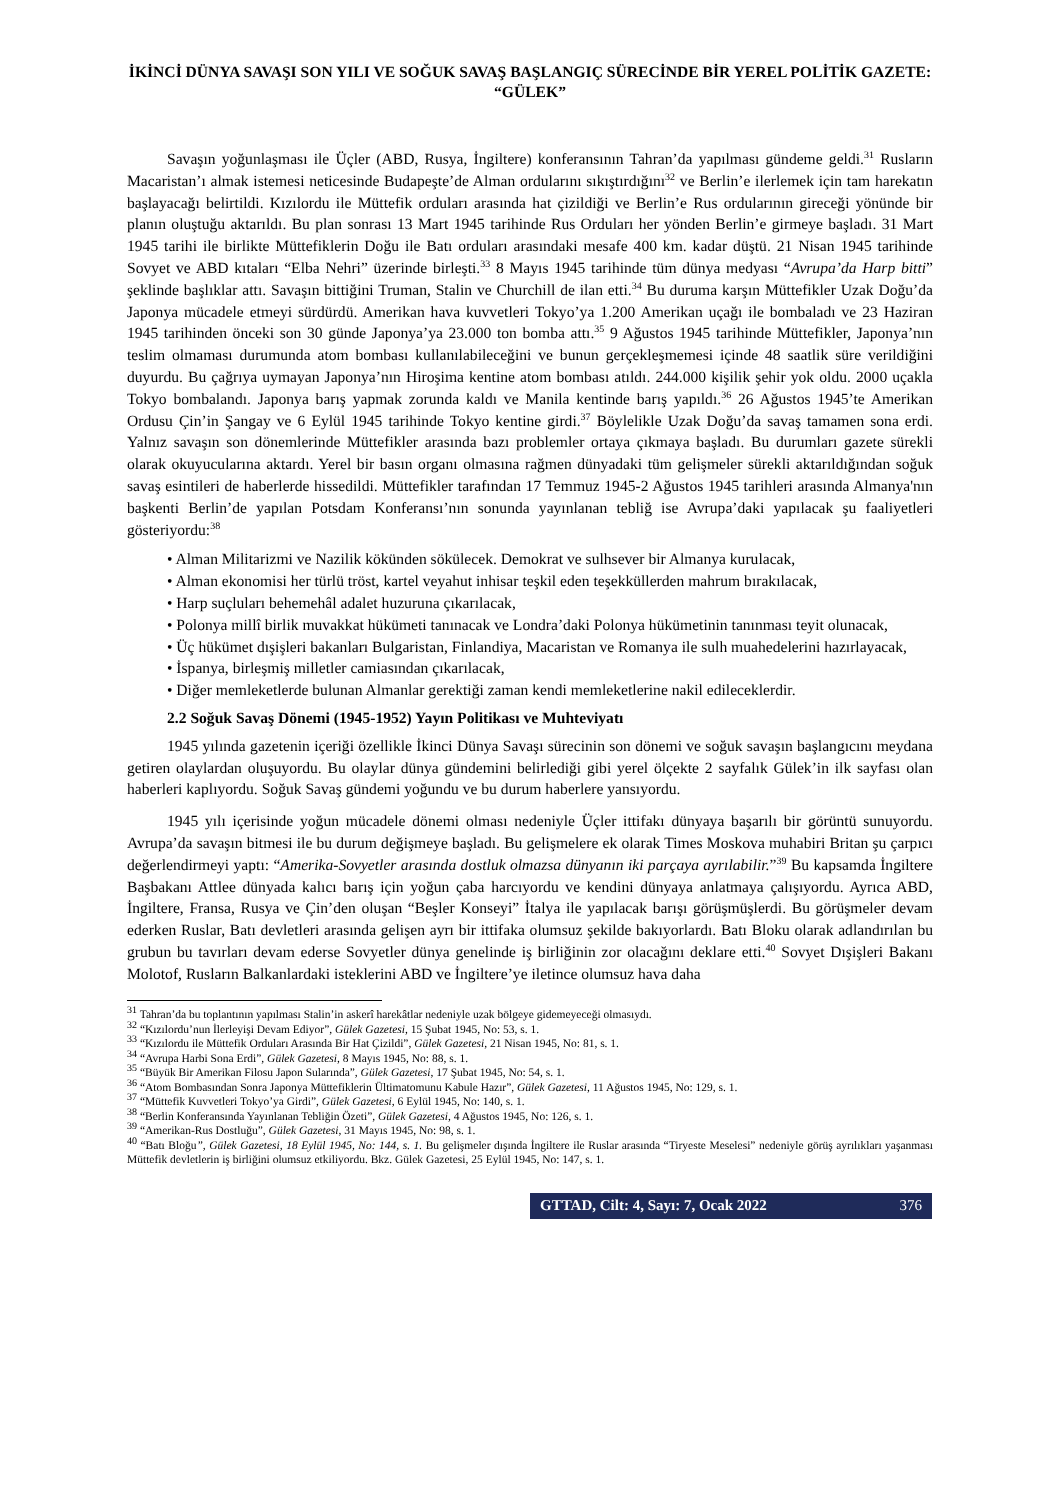İKİNCİ DÜNYA SAVAŞI SON YILI VE SOĞUK SAVAŞ BAŞLANGIÇ SÜRECİNDE BİR YEREL POLİTİK GAZETE: “GÜLEK”
Savaşın yoğunlaşması ile Üçler (ABD, Rusya, İngiltere) konferansının Tahran’da yapılması gündeme geldi.<sup>31</sup> Rusların Macaristan’ı almak istemesi neticesinde Budapeşte’de Alman ordularını sıkıştırdığını<sup>32</sup> ve Berlin’e ilerlemek için tam harekatın başlayacağı belirtildi. Kızılordu ile Müttefik orduları arasında hat çizildiği ve Berlin’e Rus ordularının gireceği yönünde bir planın oluştuğu aktarıldı. Bu plan sonrası 13 Mart 1945 tarihinde Rus Orduları her yönden Berlin’e girmeye başladı. 31 Mart 1945 tarihi ile birlikte Müttefiklerin Doğu ile Batı orduları arasındaki mesafe 400 km. kadar düştü. 21 Nisan 1945 tarihinde Sovyet ve ABD kıtaları “Elba Nehri” üzerinde birleşti.<sup>33</sup> 8 Mayıs 1945 tarihinde tüm dünya medyası “Avrupa’da Harp bitti” şeklinde başlıklar attı. Savaşın bittiğini Truman, Stalin ve Churchill de ilan etti.<sup>34</sup> Bu duruma karşın Müttefikler Uzak Doğu’da Japonya mücadele etmeyi sürdürdü. Amerikan hava kuvvetleri Tokyo’ya 1.200 Amerikan uçağı ile bombaladı ve 23 Haziran 1945 tarihinden önceki son 30 günde Japonya’ya 23.000 ton bomba attı.<sup>35</sup> 9 Ağustos 1945 tarihinde Müttefikler, Japonya’nın teslim olmaması durumunda atom bombası kullanılabileceğini ve bunun gerçekleşmemesi içinde 48 saatlik süre verildiğini duyurdu. Bu çağrıya uymayan Japonya’nın Hiroşima kentine atom bombası atıldı. 244.000 kişilik şehir yok oldu. 2000 uçakla Tokyo bombalandı. Japonya barış yapmak zorunda kaldı ve Manila kentinde barış yapıldı.<sup>36</sup> 26 Ağustos 1945’te Amerikan Ordusu Çin’in Şangay ve 6 Eylül 1945 tarihinde Tokyo kentine girdi.<sup>37</sup> Böylelikle Uzak Doğu’da savaş tamamen sona erdi. Yalnız savaşın son dönemlerinde Müttefikler arasında bazı problemler ortaya çıkmaya başladı. Bu durumları gazete sürekli olarak okuyucularına aktardı. Yerel bir basın organı olmasına rağmen dünyadaki tüm gelişmeler sürekli aktarıldığından soğuk savaş esintileri de haberlerde hissedildi. Müttefikler tarafından 17 Temmuz 1945-2 Ağustos 1945 tarihleri arasında Almanya'nın başkenti Berlin’de yapılan Potsdam Konferansı’nın sonunda yayınlanan tebliğ ise Avrupa’daki yapılacak şu faaliyetleri gösteriyordu:<sup>38</sup>
• Alman Militarizmi ve Nazilik kökünden sökülecek. Demokrat ve sulhsever bir Almanya kurulacak,
• Alman ekonomisi her türlü tröst, kartel veyahut inhisar teşkil eden teşekküllerden mahrum bırakılacak,
• Harp suçluları behemehâl adalet huzuruna çıkarılacak,
• Polonya millî birlik muvakkat hükümeti tanınacak ve Londra’daki Polonya hükümetinin tanınması teyit olunacak,
• Üç hükümet dışişleri bakanları Bulgaristan, Finlandiya, Macaristan ve Romanya ile sulh muahedelerini hazırlayacak,
• İspanya, birleşmiş milletler camiasından çıkarılacak,
• Diğer memleketlerde bulunan Almanlar gerektiği zaman kendi memleketlerine nakil edileceklerdir.
2.2 Soğuk Savaş Dönemi (1945-1952) Yayın Politikası ve Muhteviyatı
1945 yılında gazetenin içeriği özellikle İkinci Dünya Savaşı sürecinin son dönemi ve soğuk savaşın başlangıcını meydana getiren olaylardan oluşuyordu. Bu olaylar dünya gündemini belirlediği gibi yerel ölçekte 2 sayfalık Gülek’in ilk sayfası olan haberleri kaplıyordu. Soğuk Savaş gündemi yoğundu ve bu durum haberlere yansıyordu.
1945 yılı içerisinde yoğun mücadele dönemi olması nedeniyle Üçler ittifakı dünyaya başarılı bir görüntü sunuyordu. Avrupa’da savaşın bitmesi ile bu durum değişmeye başladı. Bu gelişmelere ek olarak Times Moskova muhabiri Britan şu çarpıcı değerlendirmeyi yaptı: “Amerika-Sovyetler arasında dostluk olmazsa dünyanın iki parçaya ayrılabilir.”<sup>39</sup> Bu kapsamda İngiltere Başbakanı Attlee dünyada kalıcı barış için yoğun çaba harcıyordu ve kendini dünyaya anlatmaya çalışıyordu. Ayrıca ABD, İngiltere, Fransa, Rusya ve Çin’den oluşan “Beşler Konseyi” İtalya ile yapılacak barışı görüşmüşlerdi. Bu görüşmeler devam ederken Ruslar, Batı devletleri arasında gelişen ayrı bir ittifaka olumsuz şekilde bakıyorlardı. Batı Bloku olarak adlandırılan bu grubun bu tavırları devam ederse Sovyetler dünya genelinde iş birliğinin zor olacağını deklare etti.<sup>40</sup> Sovyet Dışişleri Bakanı Molotof, Rusların Balkanlardaki isteklerini ABD ve İngiltere’ye iletince olumsuz hava daha
<sup>31</sup> Tahran’da bu toplantının yapılması Stalin’in askerî harekâtlar nedeniyle uzak bölgeye gidemeyeceği olmasıydı.
<sup>32</sup> “Kızılordu’nun İlerleyişi Devam Ediyor”, Gülek Gazetesi, 15 Şubat 1945, No: 53, s. 1.
<sup>33</sup> “Kızılordu ile Müttefik Orduları Arasında Bir Hat Çizildi”, Gülek Gazetesi, 21 Nisan 1945, No: 81, s. 1.
<sup>34</sup> “Avrupa Harbi Sona Erdi”, Gülek Gazetesi, 8 Mayıs 1945, No: 88, s. 1.
<sup>35</sup> “Büyük Bir Amerikan Filosu Japon Sularında”, Gülek Gazetesi, 17 Şubat 1945, No: 54, s. 1.
<sup>36</sup> “Atom Bombasından Sonra Japonya Müttefiklerin Ültimatomunu Kabule Hazır”, Gülek Gazetesi, 11 Ağustos 1945, No: 129, s. 1.
<sup>37</sup> “Müttefik Kuvvetleri Tokyo’ya Girdi”, Gülek Gazetesi, 6 Eylül 1945, No: 140, s. 1.
<sup>38</sup> “Berlin Konferansında Yayınlanan Tebliğin Özeti”, Gülek Gazetesi, 4 Ağustos 1945, No: 126, s. 1.
<sup>39</sup> “Amerikan-Rus Dostluğu”, Gülek Gazetesi, 31 Mayıs 1945, No: 98, s. 1.
<sup>40</sup> “Batı Bloğu”, Gülek Gazetesi, 18 Eylül 1945, No: 144, s. 1. Bu gelişmeler dışında İngiltere ile Ruslar arasında “Tiryeste Meselesi” nedeniyle görüş ayrılıkları yaşanması Müttefik devletlerin iş birliğini olumsuz etkiliyordu. Bkz. Gülek Gazetesi, 25 Eylül 1945, No: 147, s. 1.
GTTAD, Cilt: 4, Sayı: 7, Ocak 2022 376